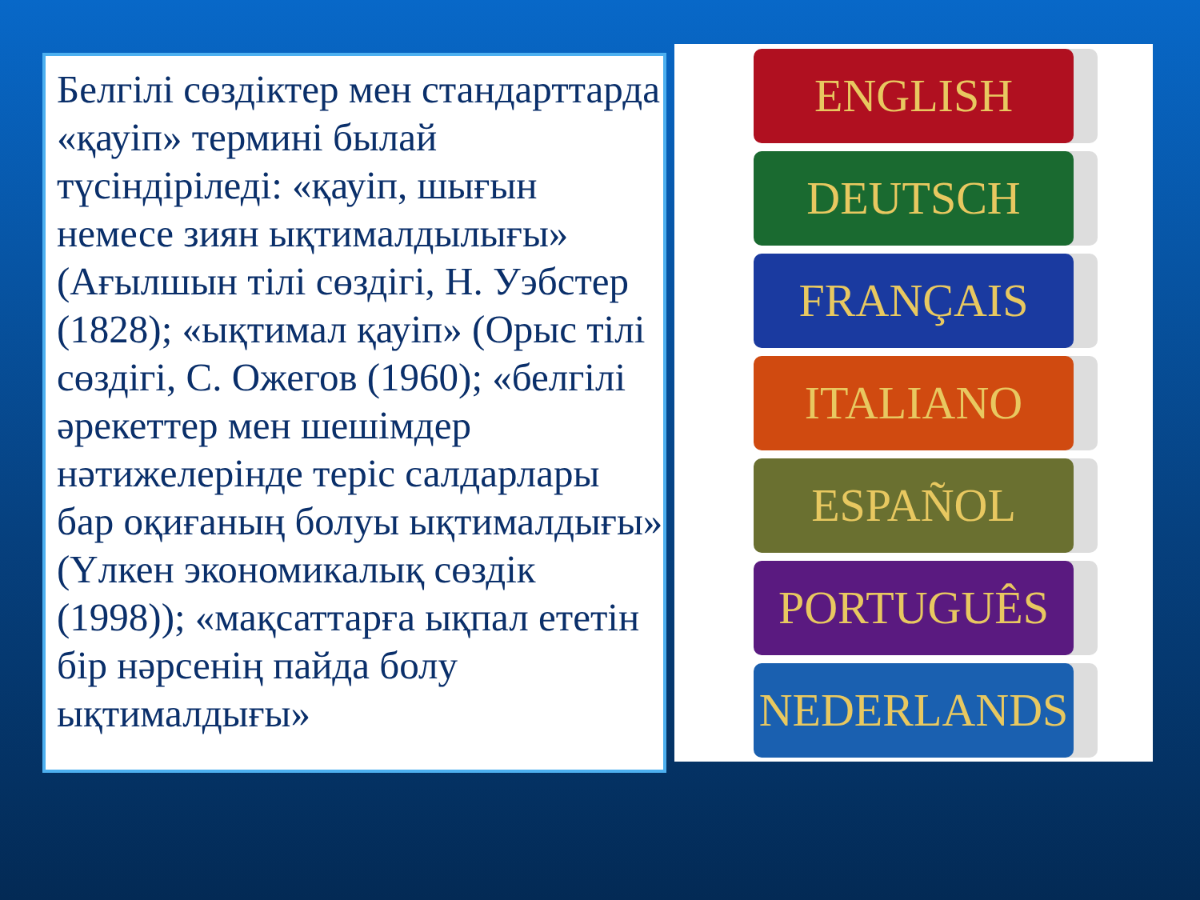Белгілі сөздіктер мен стандарттарда «қауіп» термині былай түсіндіріледі: «қауіп, шығын немесе зиян ықтималдылығы» (Ағылшын тілі сөздігі, Н. Уэбстер (1828); «ықтимал қауіп» (Орыс тілі сөздігі, С. Ожегов (1960); «белгілі әрекеттер мен шешімдер нәтижелерінде теріс салдарлары бар оқиғаның болуы ықтималдығы» (Үлкен экономикалық сөздік (1998)); «мақсаттарға ықпал ететін бір нәрсенің пайда болу ықтималдығы»
ENGLISH
DEUTSCH
FRANÇAIS
ITALIANO
ESPAÑOL
PORTUGUÊS
NEDERLANDS